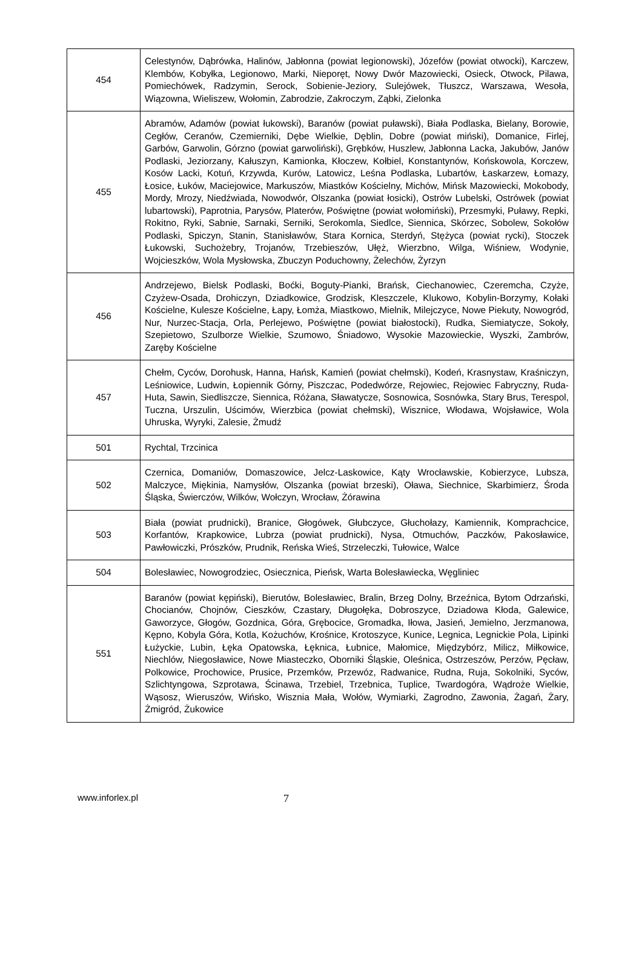| 454 | Celestynów, Dąbrówka, Halinów, Jabłonna (powiat legionowski), Józefów (powiat otwocki), Karczew, Klembów, Kobyłka, Legionowo, Marki, Nieporęt, Nowy Dwór Mazowiecki, Osieck, Otwock, Pilawa, Pomiechówek, Radzymin, Serock, Sobienie-Jeziory, Sulejówek, Tłuszcz, Warszawa, Wesoła, Wiązowna, Wieliszew, Wołomin, Zabrodzie, Zakroczym, Ząbki, Zielonka |
| 455 | Abramów, Adamów (powiat łukowski), Baranów (powiat puławski), Biała Podlaska, Bielany, Borowie, Cegłów, Ceranów, Czemierniki, Dębe Wielkie, Dęblin, Dobre (powiat miński), Domanice, Firlej, Garbów, Garwolin, Górzno (powiat garwoliński), Grębków, Huszlew, Jabłonna Lacka, Jakubów, Janów Podlaski, Jeziorzany, Kałuszyn, Kamionka, Kłoczew, Kołbiel, Konstantynów, Końskowola, Korczew, Kosów Lacki, Kotuń, Krzywda, Kurów, Latowicz, Leśna Podlaska, Lubartów, Łaskarzew, Łomazy, Łosice, Łuków, Maciejowice, Markuszów, Miastków Kościelny, Michów, Mińsk Mazowiecki, Mokobody, Mordy, Mrozy, Niedźwiada, Nowodwór, Olszanka (powiat łosicki), Ostrów Lubelski, Ostrówek (powiat lubartowski), Paprotnia, Parysów, Platerów, Poświętne (powiat wołomiński), Przesmyki, Puławy, Repki, Rokitno, Ryki, Sabnie, Sarnaki, Serniki, Serokomla, Siedlce, Siennica, Skórzec, Sobolew, Sokołów Podlaski, Spiczyn, Stanin, Stanisławów, Stara Kornica, Sterdyń, Stężyca (powiat rycki), Stoczek Łukowski, Suchożebry, Trojanów, Trzebieszów, Ułęż, Wierzbno, Wilga, Wiśniew, Wodynie, Wojcieszków, Wola Mysłowska, Zbuczyn Poduchowny, Żelechów, Żyrzyn |
| 456 | Andrzejewo, Bielsk Podlaski, Boćki, Boguty-Pianki, Brańsk, Ciechanowiec, Czeremcha, Czyże, Czyżew-Osada, Drohiczyn, Dziadkowice, Grodzisk, Kleszczele, Klukowo, Kobylin-Borzymy, Kołaki Kościelne, Kulesze Kościelne, Łapy, Łomża, Miastkowo, Mielnik, Milejczyce, Nowe Piekuty, Nowogród, Nur, Nurzec-Stacja, Orla, Perlejewo, Poświętne (powiat białostocki), Rudka, Siemiatycze, Sokoły, Szepietowo, Szulborze Wielkie, Szumowo, Śniadowo, Wysokie Mazowieckie, Wyszki, Zambrów, Zaręby Kościelne |
| 457 | Chełm, Cyców, Dorohusk, Hanna, Hańsk, Kamień (powiat chełmski), Kodeń, Krasnystaw, Kraśniczyn, Leśniowice, Ludwin, Łopiennik Górny, Piszczac, Podedwórze, Rejowiec, Rejowiec Fabryczny, Ruda-Huta, Sawin, Siedliszcze, Siennica, Różana, Sławatycze, Sosnowica, Sosnówka, Stary Brus, Terespol, Tuczna, Urszulin, Uścimów, Wierzbica (powiat chełmski), Wisznice, Włodawa, Wojsławice, Wola Uhruska, Wyryki, Zalesie, Żmudź |
| 501 | Rychtal, Trzcinica |
| 502 | Czernica, Domaniów, Domaszowice, Jelcz-Laskowice, Kąty Wrocławskie, Kobierzyce, Lubsza, Malczyce, Miękinia, Namysłów, Olszanka (powiat brzeski), Oława, Siechnice, Skarbimierz, Środa Śląska, Świerczów, Wilków, Wołczyn, Wrocław, Żórawina |
| 503 | Biała (powiat prudnicki), Branice, Głogówek, Głubczyce, Głuchołazy, Kamiennik, Komprachcice, Korfantów, Krapkowice, Lubrza (powiat prudnicki), Nysa, Otmuchów, Paczków, Pakosławice, Pawłowiczki, Prószków, Prudnik, Reńska Wieś, Strzeleczki, Tułowice, Walce |
| 504 | Bolesławiec, Nowogrodziec, Osiecznica, Pieńsk, Warta Bolesławiecka, Węgliniec |
| 551 | Baranów (powiat kępiński), Bierutów, Bolesławiec, Bralin, Brzeg Dolny, Brzeźnica, Bytom Odrzański, Chocianów, Chojnów, Cieszków, Czastary, Długołęka, Dobroszyce, Dziadowa Kłoda, Galewice, Gaworzyce, Głogów, Gozdnica, Góra, Grębocice, Gromadka, Iłowa, Jasień, Jemielno, Jerzmanowa, Kępno, Kobyla Góra, Kotla, Kożuchów, Krośnice, Krotoszyce, Kunice, Legnica, Legnickie Pola, Lipinki Łużyckie, Lubin, Łęka Opatowska, Łęknica, Łubnice, Małomice, Międzybórz, Milicz, Miłkowice, Niechlów, Niegosławice, Nowe Miasteczko, Oborniki Śląskie, Oleśnica, Ostrzeszów, Perzów, Pęcław, Polkowice, Prochowice, Prusice, Przemków, Przewóz, Radwanice, Rudna, Ruja, Sokolniki, Syców, Szlichtyngowa, Szprotawa, Ścinawa, Trzebiel, Trzebnica, Tuplice, Twardogóra, Wądroże Wielkie, Wąsosz, Wieruszów, Wińsko, Wisznia Mała, Wołów, Wymiarki, Zagrodno, Zawonia, Żagań, Żary, Żmigród, Żukowice |
www.inforlex.pl 7